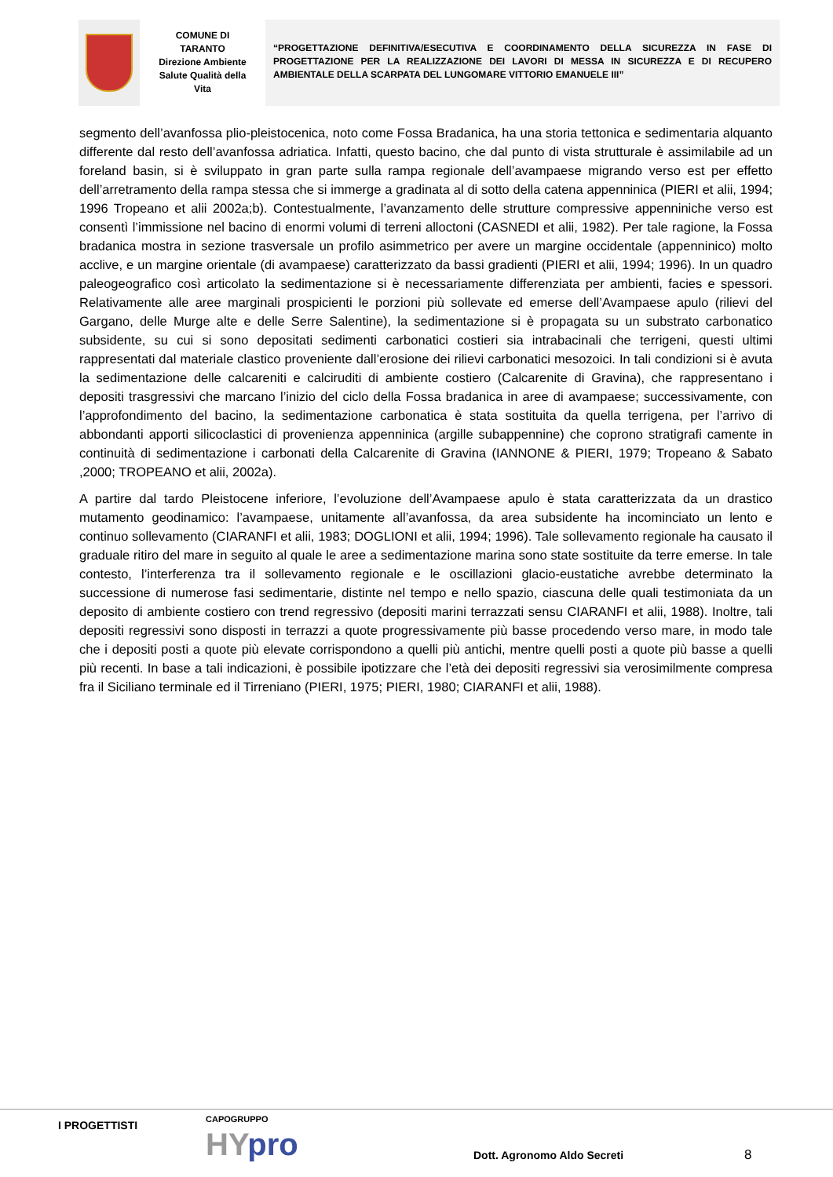COMUNE DI
TARANTO
Direzione Ambiente
Salute Qualità della
Vita
“PROGETTAZIONE DEFINITIVA/ESECUTIVA E COORDINAMENTO DELLA SICUREZZA IN FASE DI PROGETTAZIONE PER LA REALIZZAZIONE DEI LAVORI DI MESSA IN SICUREZZA E DI RECUPERO AMBIENTALE DELLA SCARPATA DEL LUNGOMARE VITTORIO EMANUELE III”
segmento dell’avanfossa plio-pleistocenica, noto come Fossa Bradanica, ha una storia tettonica e sedimentaria alquanto differente dal resto dell’avanfossa adriatica. Infatti, questo bacino, che dal punto di vista strutturale è assimilabile ad un foreland basin, si è sviluppato in gran parte sulla rampa regionale dell’avampaese migrando verso est per effetto dell’arretramento della rampa stessa che si immerge a gradinata al di sotto della catena appenninica (PIERI et alii, 1994; 1996 Tropeano et alii 2002a;b). Contestualmente, l’avanzamento delle strutture compressive appenniniche verso est consentì l’immissione nel bacino di enormi volumi di terreni alloctoni (CASNEDI et alii, 1982). Per tale ragione, la Fossa bradanica mostra in sezione trasversale un profilo asimmetrico per avere un margine occidentale (appenninico) molto acclive, e un margine orientale (di avampaese) caratterizzato da bassi gradienti (PIERI et alii, 1994; 1996). In un quadro paleogeografico così articolato la sedimentazione si è necessariamente differenziata per ambienti, facies e spessori. Relativamente alle aree marginali prospicienti le porzioni più sollevate ed emerse dell’Avampaese apulo (rilievi del Gargano, delle Murge alte e delle Serre Salentine), la sedimentazione si è propagata su un substrato carbonatico subsidente, su cui si sono depositati sedimenti carbonatici costieri sia intrabacinali che terrigeni, questi ultimi rappresentati dal materiale clastico proveniente dall’erosione dei rilievi carbonatici mesozoici. In tali condizioni si è avuta la sedimentazione delle calcareniti e calciruditi di ambiente costiero (Calcarenite di Gravina), che rappresentano i depositi trasgressivi che marcano l’inizio del ciclo della Fossa bradanica in aree di avampaese; successivamente, con l’approfondimento del bacino, la sedimentazione carbonatica è stata sostituita da quella terrigena, per l’arrivo di abbondanti apporti silicoclastici di provenienza appenninica (argille subappennine) che coprono stratigrafi camente in continuità di sedimentazione i carbonati della Calcarenite di Gravina (IANNONE & PIERI, 1979; Tropeano & Sabato ,2000; TROPEANO et alii, 2002a).
A partire dal tardo Pleistocene inferiore, l’evoluzione dell’Avampaese apulo è stata caratterizzata da un drastico mutamento geodinamico: l’avampaese, unitamente all’avanfossa, da area subsidente ha incominciato un lento e continuo sollevamento (CIARANFI et alii, 1983; DOGLIONI et alii, 1994; 1996). Tale sollevamento regionale ha causato il graduale ritiro del mare in seguito al quale le aree a sedimentazione marina sono state sostituite da terre emerse. In tale contesto, l’interferenza tra il sollevamento regionale e le oscillazioni glacio-eustatiche avrebbe determinato la successione di numerose fasi sedimentarie, distinte nel tempo e nello spazio, ciascuna delle quali testimoniata da un deposito di ambiente costiero con trend regressivo (depositi marini terrazzati sensu CIARANFI et alii, 1988). Inoltre, tali depositi regressivi sono disposti in terrazzi a quote progressivamente più basse procedendo verso mare, in modo tale che i depositi posti a quote più elevate corrispondono a quelli più antichi, mentre quelli posti a quote più basse a quelli più recenti. In base a tali indicazioni, è possibile ipotizzare che l’età dei depositi regressivi sia verosimilmente compresa fra il Siciliano terminale ed il Tirreniano (PIERI, 1975; PIERI, 1980; CIARANFI et alii, 1988).
I PROGETTISTI CAPOGRUPPO
HYpro Dott. Agronomo Aldo Secreti 8